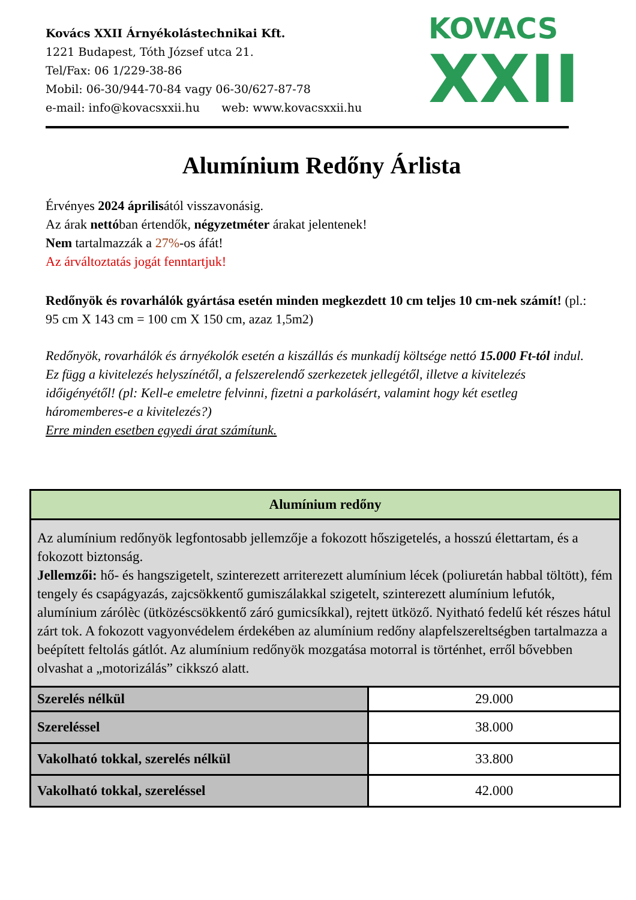Kovács XXII Árnyékolástechnikai Kft.
1221 Budapest, Tóth József utca 21.
Tel/Fax: 06 1/229-38-86
Mobil: 06-30/944-70-84 vagy 06-30/627-87-78
e-mail: info@kovacsxxii.hu web: www.kovacsxxii.hu
KOVACS
XXII
Alumínium Redőny Árlista
Érvényes 2024 áprilisától visszavonásig.
Az árak nettóban értendők, négyzetméter árakat jelentenek!
Nem tartalmazzák a 27%-os áfát!
Az árváltoztatás jogát fenntartjuk!
Redőnyök és rovarhálók gyártása esetén minden megkezdett 10 cm teljes 10 cm-nek számít! (pl.: 95 cm X 143 cm = 100 cm X 150 cm, azaz 1,5m2)
Redőnyök, rovarhálók és árnyékolók esetén a kiszállás és munkadíj költsége nettó 15.000 Ft-tól indul. Ez függ a kivitelezés helyszínétől, a felszerelendő szerkezetek jellegétől, illetve a kivitelezés időigényétől! (pl: Kell-e emeletre felvinni, fizetni a parkolásért, valamint hogy két esetleg háromemberes-e a kivitelezés?)
Erre minden esetben egyedi árat számítunk.
| Alumínium redőny | |
| --- | --- |
| Az alumínium redőnyök legfontosabb jellemzője a fokozott hőszigetelés, a hosszú élettartam, és a fokozott biztonság. Jellemzői: hő- és hangszigetelt, szinterezett arriterezett alumínium lécek (poliuretán habbal töltött), fém tengely és csapágyazás, zajcsökkentő gumiszálakkal szigetelt, szinterezett alumínium lefutók, alumínium zárólèc (ütközéscsökkentő záró gumicsíkkal), rejtett ütköző. Nyitható fedelű két részes hátul zárt tok. A fokozott vagyonvédelem érdekében az alumínium redőny alapfelszereltségben tartalmazza a beépített feltolás gátlót. Az alumínium redőnyök mozgatása motorral is történhet, erről bővebben olvashat a „motorizálás” cikkszó alatt. | |
| Szerelés nélkül | 29.000 |
| Szereléssel | 38.000 |
| Vakolható tokkal, szerelés nélkül | 33.800 |
| Vakolható tokkal, szereléssel | 42.000 |